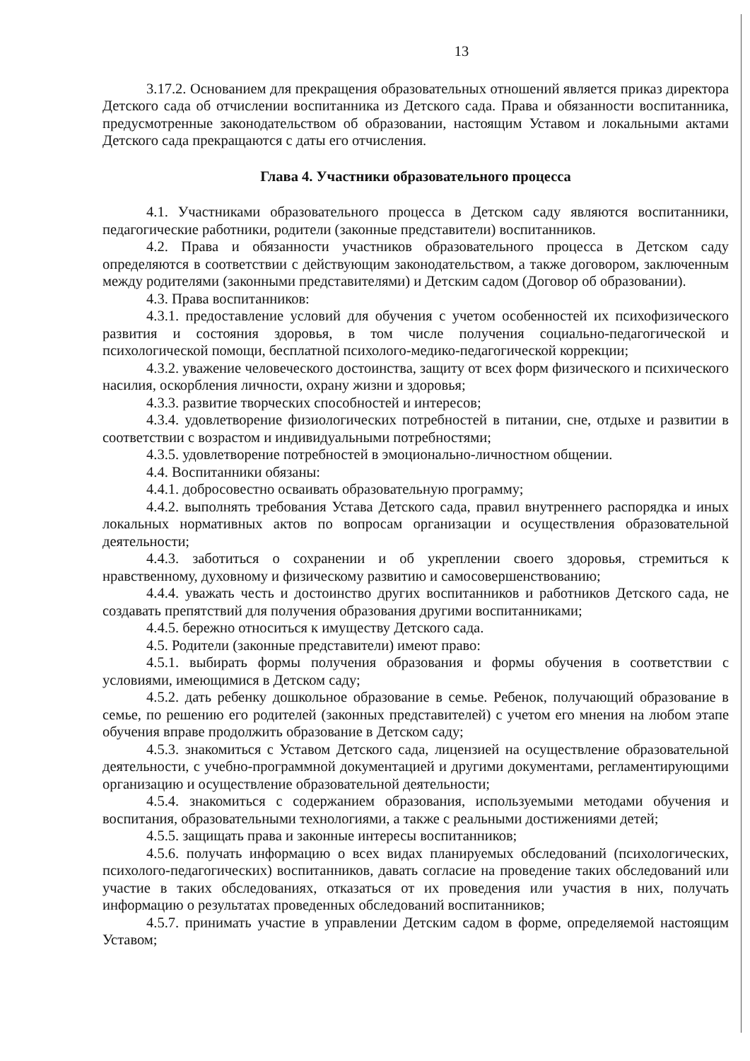13
3.17.2. Основанием для прекращения образовательных отношений является приказ директора Детского сада об отчислении воспитанника из Детского сада. Права и обязанности воспитанника, предусмотренные законодательством об образовании, настоящим Уставом и локальными актами Детского сада прекращаются с даты его отчисления.
Глава 4. Участники образовательного процесса
4.1. Участниками образовательного процесса в Детском саду являются воспитанники, педагогические работники, родители (законные представители) воспитанников.
4.2. Права и обязанности участников образовательного процесса в Детском саду определяются в соответствии с действующим законодательством, а также договором, заключенным между родителями (законными представителями) и Детским садом (Договор об образовании).
4.3. Права воспитанников:
4.3.1. предоставление условий для обучения с учетом особенностей их психофизического развития и состояния здоровья, в том числе получения социально-педагогической и психологической помощи, бесплатной психолого-медико-педагогической коррекции;
4.3.2. уважение человеческого достоинства, защиту от всех форм физического и психического насилия, оскорбления личности, охрану жизни и здоровья;
4.3.3. развитие творческих способностей и интересов;
4.3.4. удовлетворение физиологических потребностей в питании, сне, отдыхе и развитии в соответствии с возрастом и индивидуальными потребностями;
4.3.5. удовлетворение потребностей в эмоционально-личностном общении.
4.4. Воспитанники обязаны:
4.4.1. добросовестно осваивать образовательную программу;
4.4.2. выполнять требования Устава Детского сада, правил внутреннего распорядка и иных локальных нормативных актов по вопросам организации и осуществления образовательной деятельности;
4.4.3. заботиться о сохранении и об укреплении своего здоровья, стремиться к нравственному, духовному и физическому развитию и самосовершенствованию;
4.4.4. уважать честь и достоинство других воспитанников и работников Детского сада, не создавать препятствий для получения образования другими воспитанниками;
4.4.5. бережно относиться к имуществу Детского сада.
4.5. Родители (законные представители) имеют право:
4.5.1. выбирать формы получения образования и формы обучения в соответствии с условиями, имеющимися в Детском саду;
4.5.2. дать ребенку дошкольное образование в семье. Ребенок, получающий образование в семье, по решению его родителей (законных представителей) с учетом его мнения на любом этапе обучения вправе продолжить образование в Детском саду;
4.5.3. знакомиться с Уставом Детского сада, лицензией на осуществление образовательной деятельности, с учебно-программной документацией и другими документами, регламентирующими организацию и осуществление образовательной деятельности;
4.5.4. знакомиться с содержанием образования, используемыми методами обучения и воспитания, образовательными технологиями, а также с реальными достижениями детей;
4.5.5. защищать права и законные интересы воспитанников;
4.5.6. получать информацию о всех видах планируемых обследований (психологических, психолого-педагогических) воспитанников, давать согласие на проведение таких обследований или участие в таких обследованиях, отказаться от их проведения или участия в них, получать информацию о результатах проведенных обследований воспитанников;
4.5.7. принимать участие в управлении Детским садом в форме, определяемой настоящим Уставом;